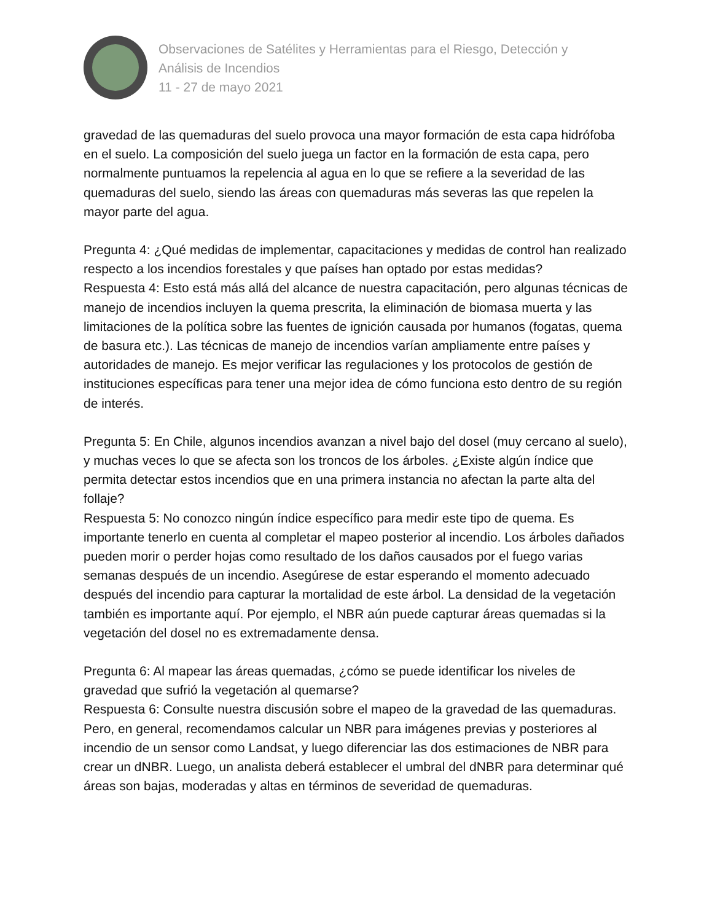Observaciones de Satélites y Herramientas para el Riesgo, Detección y
Análisis de Incendios
11 - 27 de mayo 2021
gravedad de las quemaduras del suelo provoca una mayor formación de esta capa hidrófoba en el suelo. La composición del suelo juega un factor en la formación de esta capa, pero normalmente puntuamos la repelencia al agua en lo que se refiere a la severidad de las quemaduras del suelo, siendo las áreas con quemaduras más severas las que repelen la mayor parte del agua.
Pregunta 4: ¿Qué medidas de implementar, capacitaciones y medidas de control han realizado respecto a los incendios forestales y que países han optado por estas medidas?
Respuesta 4: Esto está más allá del alcance de nuestra capacitación, pero algunas técnicas de manejo de incendios incluyen la quema prescrita, la eliminación de biomasa muerta y las limitaciones de la política sobre las fuentes de ignición causada por humanos (fogatas, quema de basura etc.). Las técnicas de manejo de incendios varían ampliamente entre países y autoridades de manejo. Es mejor verificar las regulaciones y los protocolos de gestión de instituciones específicas para tener una mejor idea de cómo funciona esto dentro de su región de interés.
Pregunta 5: En Chile, algunos incendios avanzan a nivel bajo del dosel (muy cercano al suelo), y muchas veces lo que se afecta son los troncos de los árboles. ¿Existe algún índice que permita detectar estos incendios que en una primera instancia no afectan la parte alta del follaje?
Respuesta 5: No conozco ningún índice específico para medir este tipo de quema. Es importante tenerlo en cuenta al completar el mapeo posterior al incendio. Los árboles dañados pueden morir o perder hojas como resultado de los daños causados por el fuego varias semanas después de un incendio. Asegúrese de estar esperando el momento adecuado después del incendio para capturar la mortalidad de este árbol. La densidad de la vegetación también es importante aquí. Por ejemplo, el NBR aún puede capturar áreas quemadas si la vegetación del dosel no es extremadamente densa.
Pregunta 6: Al mapear las áreas quemadas, ¿cómo se puede identificar los niveles de gravedad que sufrió la vegetación al quemarse?
Respuesta 6: Consulte nuestra discusión sobre el mapeo de la gravedad de las quemaduras. Pero, en general, recomendamos calcular un NBR para imágenes previas y posteriores al incendio de un sensor como Landsat, y luego diferenciar las dos estimaciones de NBR para crear un dNBR. Luego, un analista deberá establecer el umbral del dNBR para determinar qué áreas son bajas, moderadas y altas en términos de severidad de quemaduras.